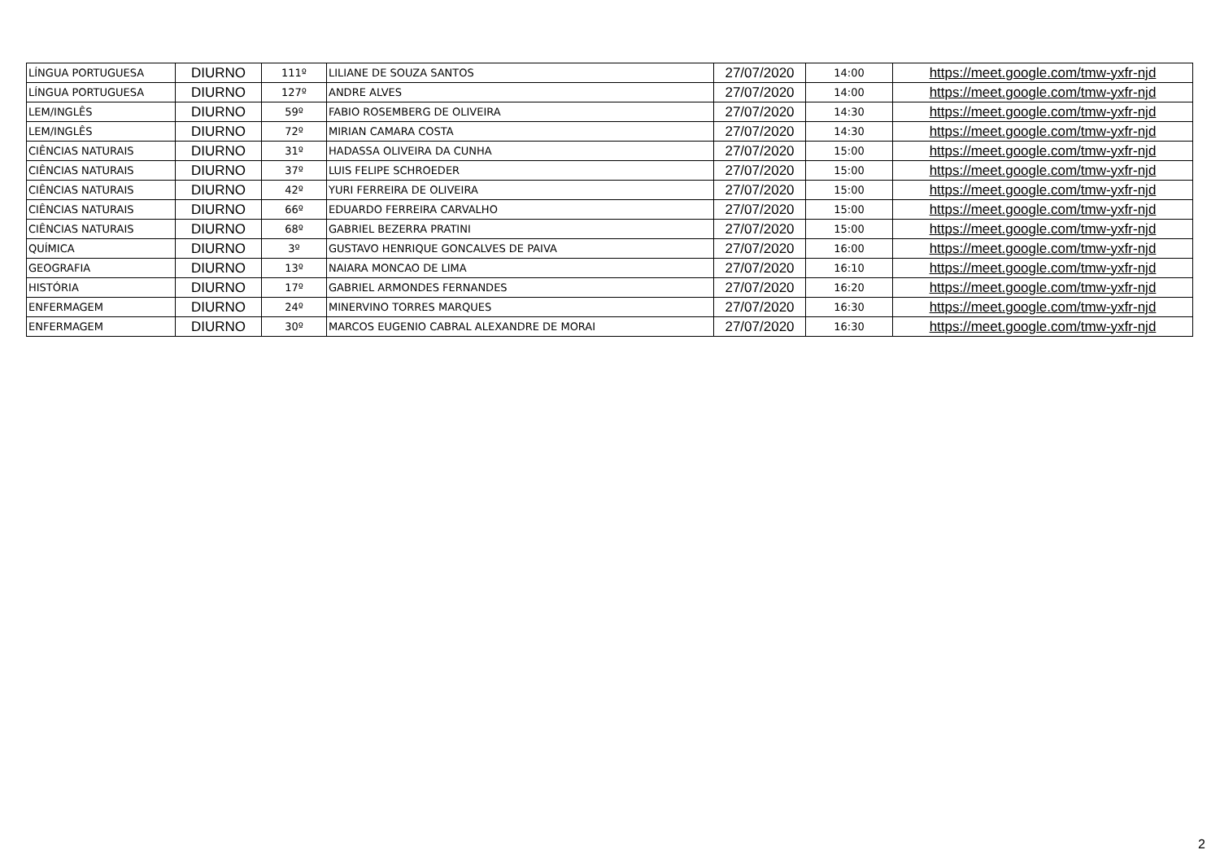| LÍNGUA PORTUGUESA | DIURNO | 111º | LILIANE DE SOUZA SANTOS | 27/07/2020 | 14:00 | https://meet.google.com/tmw-yxfr-njd |
| LÍNGUA PORTUGUESA | DIURNO | 127º | ANDRE ALVES | 27/07/2020 | 14:00 | https://meet.google.com/tmw-yxfr-njd |
| LEM/INGLÊS | DIURNO | 59º | FABIO ROSEMBERG DE OLIVEIRA | 27/07/2020 | 14:30 | https://meet.google.com/tmw-yxfr-njd |
| LEM/INGLÊS | DIURNO | 72º | MIRIAN CAMARA COSTA | 27/07/2020 | 14:30 | https://meet.google.com/tmw-yxfr-njd |
| CIÊNCIAS NATURAIS | DIURNO | 31º | HADASSA OLIVEIRA DA CUNHA | 27/07/2020 | 15:00 | https://meet.google.com/tmw-yxfr-njd |
| CIÊNCIAS NATURAIS | DIURNO | 37º | LUIS FELIPE SCHROEDER | 27/07/2020 | 15:00 | https://meet.google.com/tmw-yxfr-njd |
| CIÊNCIAS NATURAIS | DIURNO | 42º | YURI FERREIRA DE OLIVEIRA | 27/07/2020 | 15:00 | https://meet.google.com/tmw-yxfr-njd |
| CIÊNCIAS NATURAIS | DIURNO | 66º | EDUARDO FERREIRA CARVALHO | 27/07/2020 | 15:00 | https://meet.google.com/tmw-yxfr-njd |
| CIÊNCIAS NATURAIS | DIURNO | 68º | GABRIEL BEZERRA PRATINI | 27/07/2020 | 15:00 | https://meet.google.com/tmw-yxfr-njd |
| QUÍMICA | DIURNO | 3º | GUSTAVO HENRIQUE GONCALVES DE PAIVA | 27/07/2020 | 16:00 | https://meet.google.com/tmw-yxfr-njd |
| GEOGRAFIA | DIURNO | 13º | NAIARA MONCAO DE LIMA | 27/07/2020 | 16:10 | https://meet.google.com/tmw-yxfr-njd |
| HISTÓRIA | DIURNO | 17º | GABRIEL ARMONDES FERNANDES | 27/07/2020 | 16:20 | https://meet.google.com/tmw-yxfr-njd |
| ENFERMAGEM | DIURNO | 24º | MINERVINO TORRES MARQUES | 27/07/2020 | 16:30 | https://meet.google.com/tmw-yxfr-njd |
| ENFERMAGEM | DIURNO | 30º | MARCOS EUGENIO CABRAL ALEXANDRE DE MORAI | 27/07/2020 | 16:30 | https://meet.google.com/tmw-yxfr-njd |
2